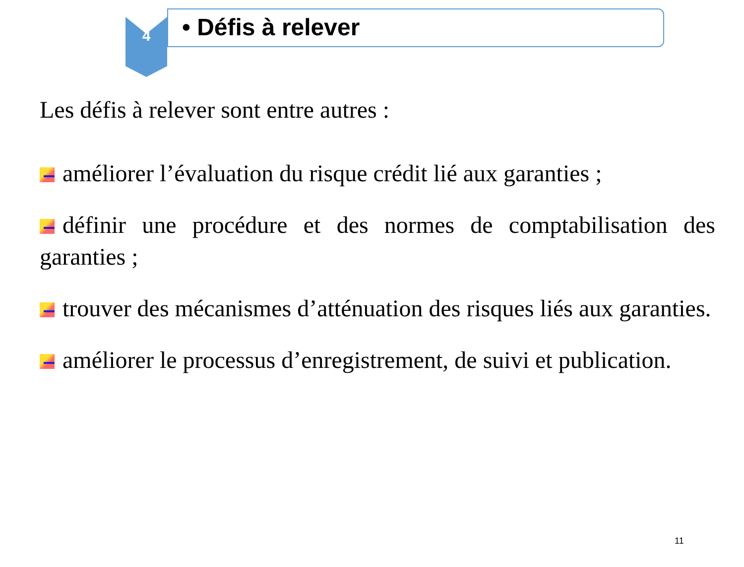4
• Défis à relever
Les défis à relever sont entre autres :
améliorer l’évaluation du risque crédit lié aux garanties ;
définir une procédure et des normes de comptabilisation des garanties ;
trouver des mécanismes d’atténuation des risques liés aux garanties.
améliorer le processus d’enregistrement, de suivi et publication.
11